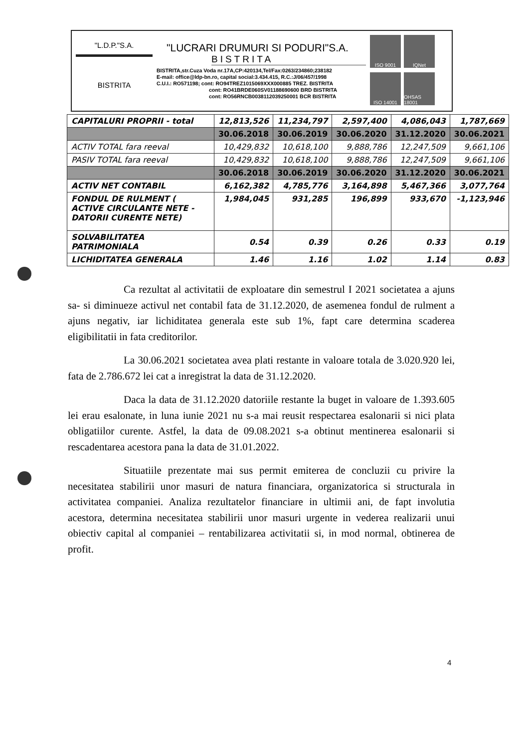"L.D.P."S.A.
BISTRITA
"LUCRARI DRUMURI SI PODURI"S.A.
BISTRITA
BISTRITA,str.Cuza Voda nr.17A,CP:420134,Tel/Fax:0263/234860;238182
E-mail: office@ldp-bn.ro, capital social:3.434.415, R.C.:J/06/457/1998
C.U.I.: RO571198; cont: RO94TREZ1015069XXX000885 TREZ. BISTRITA
cont: RO41BRDE060SV01188690600 BRD BISTRITA
cont: RO56RNCB0038112039250001 BCR BISTRITA
ISO 9001
IQNet
ISO 14001
OHSAS 18001
| CAPITALURI PROPRII - total | 12,813,526 | 11,234,797 | 2,597,400 | 4,086,043 | 1,787,669 |
| | 30.06.2018 | 30.06.2019 | 30.06.2020 | 31.12.2020 | 30.06.2021 |
| ACTIV TOTAL fara reeval | 10,429,832 | 10,618,100 | 9,888,786 | 12,247,509 | 9,661,106 |
| PASIV TOTAL fara reeval | 10,429,832 | 10,618,100 | 9,888,786 | 12,247,509 | 9,661,106 |
| | 30.06.2018 | 30.06.2019 | 30.06.2020 | 31.12.2020 | 30.06.2021 |
| ACTIV NET CONTABIL | 6,162,382 | 4,785,776 | 3,164,898 | 5,467,366 | 3,077,764 |
| FONDUL DE RULMENT ( ACTIVE CIRCULANTE NETE - DATORII CURENTE NETE) | 1,984,045 | 931,285 | 196,899 | 933,670 | -1,123,946 |
| SOLVABILITATEA PATRIMONIALA | 0.54 | 0.39 | 0.26 | 0.33 | 0.19 |
| LICHIDITATEA GENERALA | 1.46 | 1.16 | 1.02 | 1.14 | 0.83 |
Ca rezultat al activitatii de exploatare din semestrul I 2021 societatea a ajuns sa- si diminueze activul net contabil fata de 31.12.2020, de asemenea fondul de rulment a ajuns negativ, iar lichiditatea generala este sub 1%, fapt care determina scaderea eligibilitatii in fata creditorilor.
La 30.06.2021 societatea avea plati restante in valoare totala de 3.020.920 lei, fata de 2.786.672 lei cat a inregistrat la data de 31.12.2020.
Daca la data de 31.12.2020 datoriile restante la buget in valoare de 1.393.605 lei erau esalonate, in luna iunie 2021 nu s-a mai reusit respectarea esalonarii si nici plata obligatiilor curente. Astfel, la data de 09.08.2021 s-a obtinut mentinerea esalonarii si rescadentarea acestora pana la data de 31.01.2022.
Situatiile prezentate mai sus permit emiterea de concluzii cu privire la necesitatea stabilirii unor masuri de natura financiara, organizatorica si structurala in activitatea companiei. Analiza rezultatelor financiare in ultimii ani, de fapt involutia acestora, determina necesitatea stabilirii unor masuri urgente in vederea realizarii unui obiectiv capital al companiei – rentabilizarea activitatii si, in mod normal, obtinerea de profit.
4